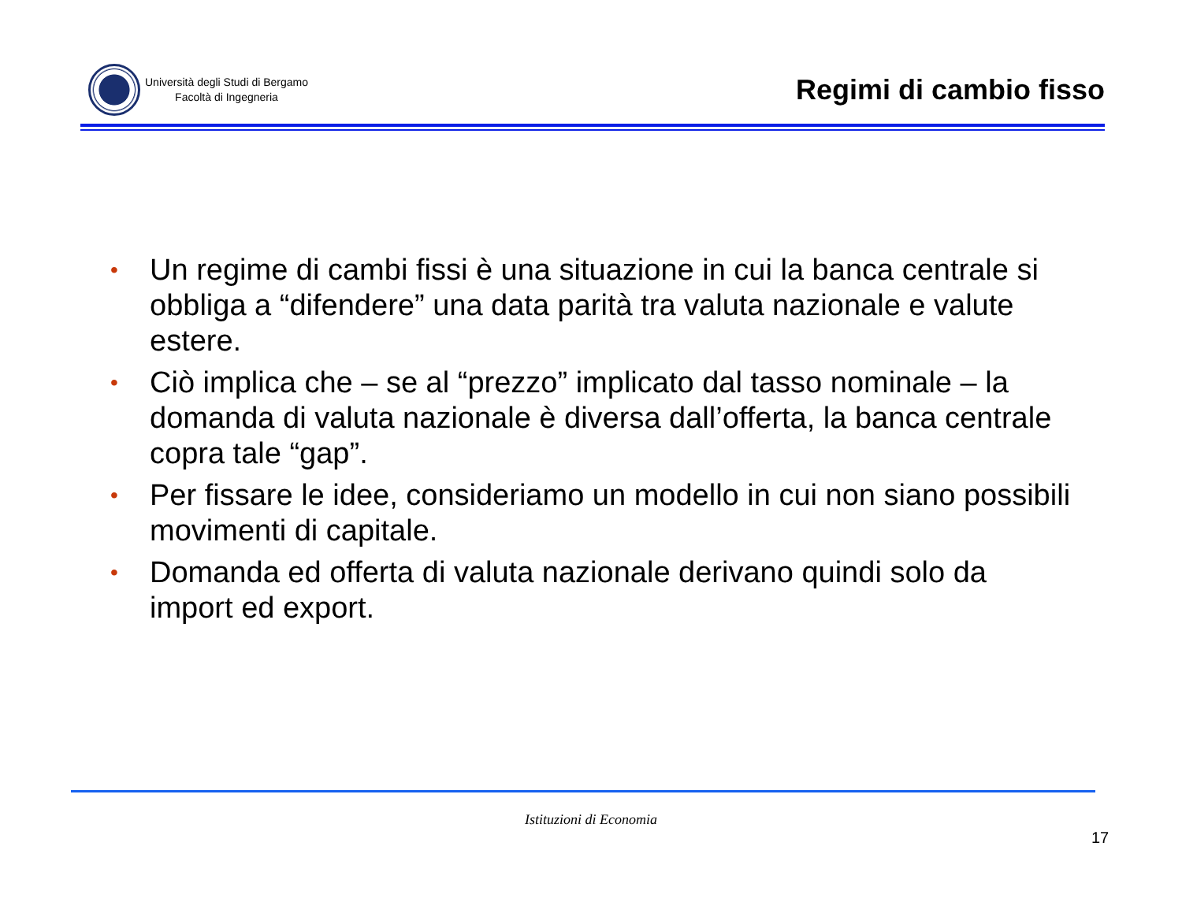Università degli Studi di Bergamo
Facoltà di Ingegneria
Regimi di cambio fisso
• Un regime di cambi fissi è una situazione in cui la banca centrale si obbliga a “difendere” una data parità tra valuta nazionale e valute estere.
• Ciò implica che – se al “prezzo” implicato dal tasso nominale – la domanda di valuta nazionale è diversa dall’offerta, la banca centrale copra tale “gap”.
• Per fissare le idee, consideriamo un modello in cui non siano possibili movimenti di capitale.
• Domanda ed offerta di valuta nazionale derivano quindi solo da import ed export.
Istituzioni di Economia
17